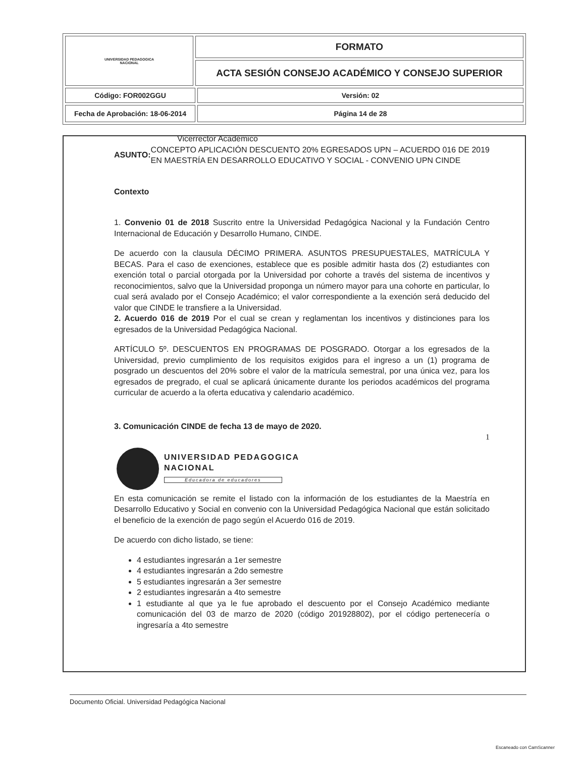| UNIVERSIDAD PEDAGOGICA NACIONAL | FORMATO | |
| | ACTA SESIÓN CONSEJO ACADÉMICO Y CONSEJO SUPERIOR | |
| Código: FOR002GGU | | Versión: 02 |
| Fecha de Aprobación: 18-06-2014 | | Página 14 de 28 |
Vicerrector Académico
ASUNTO:
CONCEPTO APLICACIÓN DESCUENTO 20% EGRESADOS UPN – ACUERDO 016 DE 2019 EN MAESTRÍA EN DESARROLLO EDUCATIVO Y SOCIAL - CONVENIO UPN CINDE
Contexto
1. Convenio 01 de 2018 Suscrito entre la Universidad Pedagógica Nacional y la Fundación Centro Internacional de Educación y Desarrollo Humano, CINDE.
De acuerdo con la clausula DÉCIMO PRIMERA. ASUNTOS PRESUPUESTALES, MATRÍCULA Y BECAS. Para el caso de exenciones, establece que es posible admitir hasta dos (2) estudiantes con exención total o parcial otorgada por la Universidad por cohorte a través del sistema de incentivos y reconocimientos, salvo que la Universidad proponga un número mayor para una cohorte en particular, lo cual será avalado por el Consejo Académico; el valor correspondiente a la exención será deducido del valor que CINDE le transfiere a la Universidad.
2. Acuerdo 016 de 2019 Por el cual se crean y reglamentan los incentivos y distinciones para los egresados de la Universidad Pedagógica Nacional.
ARTÍCULO 5º. DESCUENTOS EN PROGRAMAS DE POSGRADO. Otorgar a los egresados de la Universidad, previo cumplimiento de los requisitos exigidos para el ingreso a un (1) programa de posgrado un descuentos del 20% sobre el valor de la matrícula semestral, por una única vez, para los egresados de pregrado, el cual se aplicará únicamente durante los periodos académicos del programa curricular de acuerdo a la oferta educativa y calendario académico.
3. Comunicación CINDE de fecha 13 de mayo de 2020.
1
UNIVERSIDAD PEDAGOGICA
NACIONAL
Educadora de educadores
En esta comunicación se remite el listado con la información de los estudiantes de la Maestría en Desarrollo Educativo y Social en convenio con la Universidad Pedagógica Nacional que están solicitado el beneficio de la exención de pago según el Acuerdo 016 de 2019.
De acuerdo con dicho listado, se tiene:
4 estudiantes ingresarán a 1er semestre
4 estudiantes ingresarán a 2do semestre
5 estudiantes ingresarán a 3er semestre
2 estudiantes ingresarán a 4to semestre
1 estudiante al que ya le fue aprobado el descuento por el Consejo Académico mediante comunicación del 03 de marzo de 2020 (código 201928802), por el código pertenecería o ingresaría a 4to semestre
Documento Oficial. Universidad Pedagógica Nacional
Escaneado con CamScanner